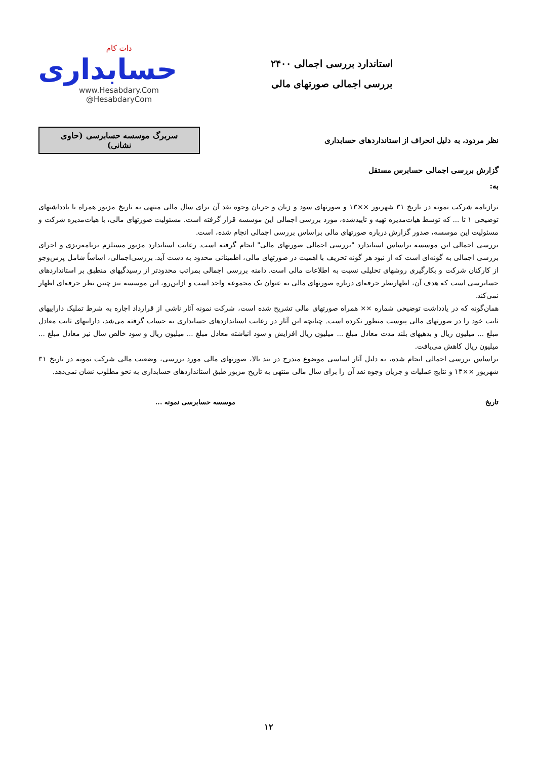دات کام
حسابداری
www.Hesabdary.Com
@HesabdaryCom
استاندارد بررسی اجمالی ۲۴۰۰
بررسی اجمالی صورتهای مالی
نظر مردود، به دلیل انحراف از استانداردهای حسابداری
سربرگ موسسه حسابرسی (حاوی نشانی)
گزارش بررسی اجمالی حسابرس مستقل
به:
ترازنامه شرکت نمونه در تاریخ ۳۱ شهریور ××۱۳ و صورتهای سود و زیان و جریان وجوه نقد آن برای سال مالی منتهی به تاریخ مزبور همراه با یادداشتهای توضیحی ۱ تا ... که توسط هیات‌مدیره تهیه و تاییدشده، مورد بررسی اجمالی این موسسه قرار گرفته است. مسئولیت صورتهای مالی، با هیات‌مدیره شرکت و مسئولیت این موسسه، صدور گزارش درباره صورتهای مالی براساس بررسی اجمالی انجام شده، است.
بررسی اجمالی این موسسه براساس استاندارد "بررسی اجمالی صورتهای مالی" انجام گرفته است. رعایت استاندارد مزبور مستلزم برنامه‌ریزی و اجرای بررسی اجمالی به گونه‌ای است که از نبود هر گونه تحریف با اهمیت در صورتهای مالی، اطمینانی محدود به دست آید. بررسی‌اجمالی، اساساً شامل پرس‌وجو از کارکنان شرکت و بکارگیری روشهای تحلیلی نسبت به اطلاعات مالی است. دامنه بررسی اجمالی بمراتب محدودتر از رسیدگیهای منطبق بر استانداردهای حسابرسی است که هدف آن، اظهارنظر حرفه‌ای درباره صورتهای مالی به عنوان یک مجموعه واحد است و ازاین‌رو، این موسسه نیز چنین نظر حرفه‌ای اظهار نمی‌کند.
همان‌گونه که در یادداشت توضیحی شماره ×× همراه صورتهای مالی تشریح شده است، شرکت نمونه آثار ناشی از قرارداد اجاره به شرط تملیک داراییهای ثابت خود را در صورتهای مالی پیوست منظور نکرده است. چنانچه این آثار در رعایت استانداردهای حسابداری به حساب گرفته می‌شد، داراییهای ثابت معادل مبلغ ... میلیون ریال و بدهیهای بلند مدت معادل مبلغ ... میلیون ریال افزایش و سود انباشته معادل مبلغ ... میلیون ریال و سود خالص سال نیز معادل مبلغ ... میلیون ریال کاهش می‌یافت.
براساس بررسی اجمالی انجام شده، به دلیل آثار اساسی موضوع مندرج در بند بالا، صورتهای مالی مورد بررسی، وضعیت مالی شرکت نمونه در تاریخ ۳۱ شهریور ××۱۳ و نتایج عملیات و جریان وجوه نقد آن را برای سال مالی منتهی به تاریخ مزبور طبق استانداردهای حسابداری به نحو مطلوب نشان نمی‌دهد.
تاریخ موسسه حسابرسی نمونه ...
۱۲